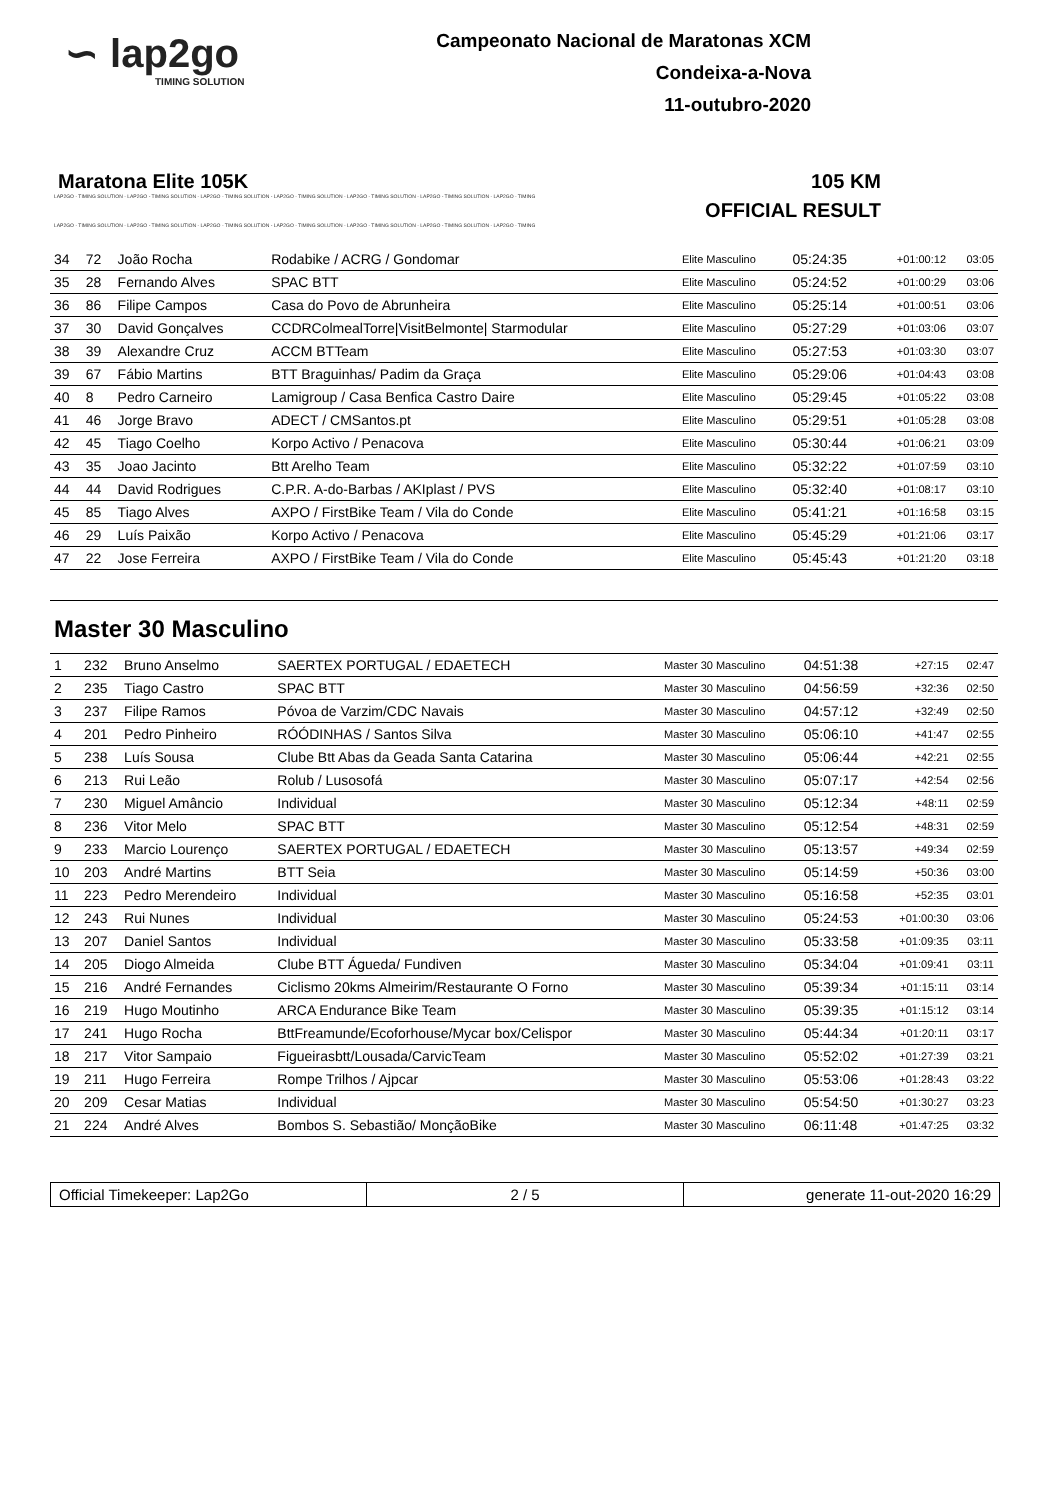∽ lap2go
TIMING SOLUTION
Campeonato Nacional de Maratonas XCM
Condeixa-a-Nova
11-outubro-2020
Maratona Elite 105K 105 KM
LAP2GO - TIMING SOLUTION - LAP2GO - TIMING SOLUTION - LAP2GO - TIMING SOLUTION - LAP2GO - TIMING SOLUTION - LAP2GO - TIMING SOLUTION - LAP2GO - TIMING SOLUTION - LAP2GO - TIMING
OFFICIAL RESULT
LAP2GO - TIMING SOLUTION - LAP2GO - TIMING SOLUTION - LAP2GO - TIMING SOLUTION - LAP2GO - TIMING SOLUTION - LAP2GO - TIMING SOLUTION - LAP2GO - TIMING SOLUTION - LAP2GO - TIMING
| 34 | 72 | João Rocha | Rodabike / ACRG / Gondomar | Elite Masculino | 05:24:35 | +01:00:12 | 03:05 |
| 35 | 28 | Fernando Alves | SPAC BTT | Elite Masculino | 05:24:52 | +01:00:29 | 03:06 |
| 36 | 86 | Filipe Campos | Casa do Povo de Abrunheira | Elite Masculino | 05:25:14 | +01:00:51 | 03:06 |
| 37 | 30 | David Gonçalves | CCDRColmealTorre/VisitBelmonte/ Starmodular | Elite Masculino | 05:27:29 | +01:03:06 | 03:07 |
| 38 | 39 | Alexandre Cruz | ACCM BTTeam | Elite Masculino | 05:27:53 | +01:03:30 | 03:07 |
| 39 | 67 | Fábio Martins | BTT Braguinhas/ Padim da Graça | Elite Masculino | 05:29:06 | +01:04:43 | 03:08 |
| 40 | 8 | Pedro Carneiro | Lamigroup / Casa Benfica Castro Daire | Elite Masculino | 05:29:45 | +01:05:22 | 03:08 |
| 41 | 46 | Jorge Bravo | ADECT / CMSantos.pt | Elite Masculino | 05:29:51 | +01:05:28 | 03:08 |
| 42 | 45 | Tiago Coelho | Korpo Activo / Penacova | Elite Masculino | 05:30:44 | +01:06:21 | 03:09 |
| 43 | 35 | Joao Jacinto | Btt Arelho Team | Elite Masculino | 05:32:22 | +01:07:59 | 03:10 |
| 44 | 44 | David Rodrigues | C.P.R. A-do-Barbas / AKIplast / PVS | Elite Masculino | 05:32:40 | +01:08:17 | 03:10 |
| 45 | 85 | Tiago Alves | AXPO / FirstBike Team / Vila do Conde | Elite Masculino | 05:41:21 | +01:16:58 | 03:15 |
| 46 | 29 | Luís Paixão | Korpo Activo / Penacova | Elite Masculino | 05:45:29 | +01:21:06 | 03:17 |
| 47 | 22 | Jose Ferreira | AXPO / FirstBike Team / Vila do Conde | Elite Masculino | 05:45:43 | +01:21:20 | 03:18 |
Master 30 Masculino
| 1 | 232 | Bruno Anselmo | SAERTEX PORTUGAL / EDAETECH | Master 30 Masculino | 04:51:38 | +27:15 | 02:47 |
| 2 | 235 | Tiago Castro | SPAC BTT | Master 30 Masculino | 04:56:59 | +32:36 | 02:50 |
| 3 | 237 | Filipe Ramos | Póvoa de Varzim/CDC Navais | Master 30 Masculino | 04:57:12 | +32:49 | 02:50 |
| 4 | 201 | Pedro Pinheiro | RÓÓDINHAS / Santos Silva | Master 30 Masculino | 05:06:10 | +41:47 | 02:55 |
| 5 | 238 | Luís Sousa | Clube Btt Abas da Geada Santa Catarina | Master 30 Masculino | 05:06:44 | +42:21 | 02:55 |
| 6 | 213 | Rui Leão | Rolub / Lusosofá | Master 30 Masculino | 05:07:17 | +42:54 | 02:56 |
| 7 | 230 | Miguel Amâncio | Individual | Master 30 Masculino | 05:12:34 | +48:11 | 02:59 |
| 8 | 236 | Vitor Melo | SPAC BTT | Master 30 Masculino | 05:12:54 | +48:31 | 02:59 |
| 9 | 233 | Marcio Lourenço | SAERTEX PORTUGAL / EDAETECH | Master 30 Masculino | 05:13:57 | +49:34 | 02:59 |
| 10 | 203 | André Martins | BTT Seia | Master 30 Masculino | 05:14:59 | +50:36 | 03:00 |
| 11 | 223 | Pedro Merendeiro | Individual | Master 30 Masculino | 05:16:58 | +52:35 | 03:01 |
| 12 | 243 | Rui Nunes | Individual | Master 30 Masculino | 05:24:53 | +01:00:30 | 03:06 |
| 13 | 207 | Daniel Santos | Individual | Master 30 Masculino | 05:33:58 | +01:09:35 | 03:11 |
| 14 | 205 | Diogo Almeida | Clube BTT Águeda/ Fundiven | Master 30 Masculino | 05:34:04 | +01:09:41 | 03:11 |
| 15 | 216 | André Fernandes | Ciclismo 20kms Almeirim/Restaurante O Forno | Master 30 Masculino | 05:39:34 | +01:15:11 | 03:14 |
| 16 | 219 | Hugo Moutinho | ARCA Endurance Bike Team | Master 30 Masculino | 05:39:35 | +01:15:12 | 03:14 |
| 17 | 241 | Hugo Rocha | BttFreamunde/Ecoforhouse/Mycar box/Celispor | Master 30 Masculino | 05:44:34 | +01:20:11 | 03:17 |
| 18 | 217 | Vitor Sampaio | Figueirasbtt/Lousada/CarvicTeam | Master 30 Masculino | 05:52:02 | +01:27:39 | 03:21 |
| 19 | 211 | Hugo Ferreira | Rompe Trilhos / Ajpcar | Master 30 Masculino | 05:53:06 | +01:28:43 | 03:22 |
| 20 | 209 | Cesar Matias | Individual | Master 30 Masculino | 05:54:50 | +01:30:27 | 03:23 |
| 21 | 224 | André Alves | Bombos S. Sebastião/ MonçãoBike | Master 30 Masculino | 06:11:48 | +01:47:25 | 03:32 |
Official Timekeeper: Lap2Go 2 / 5 generate 11-out-2020 16:29